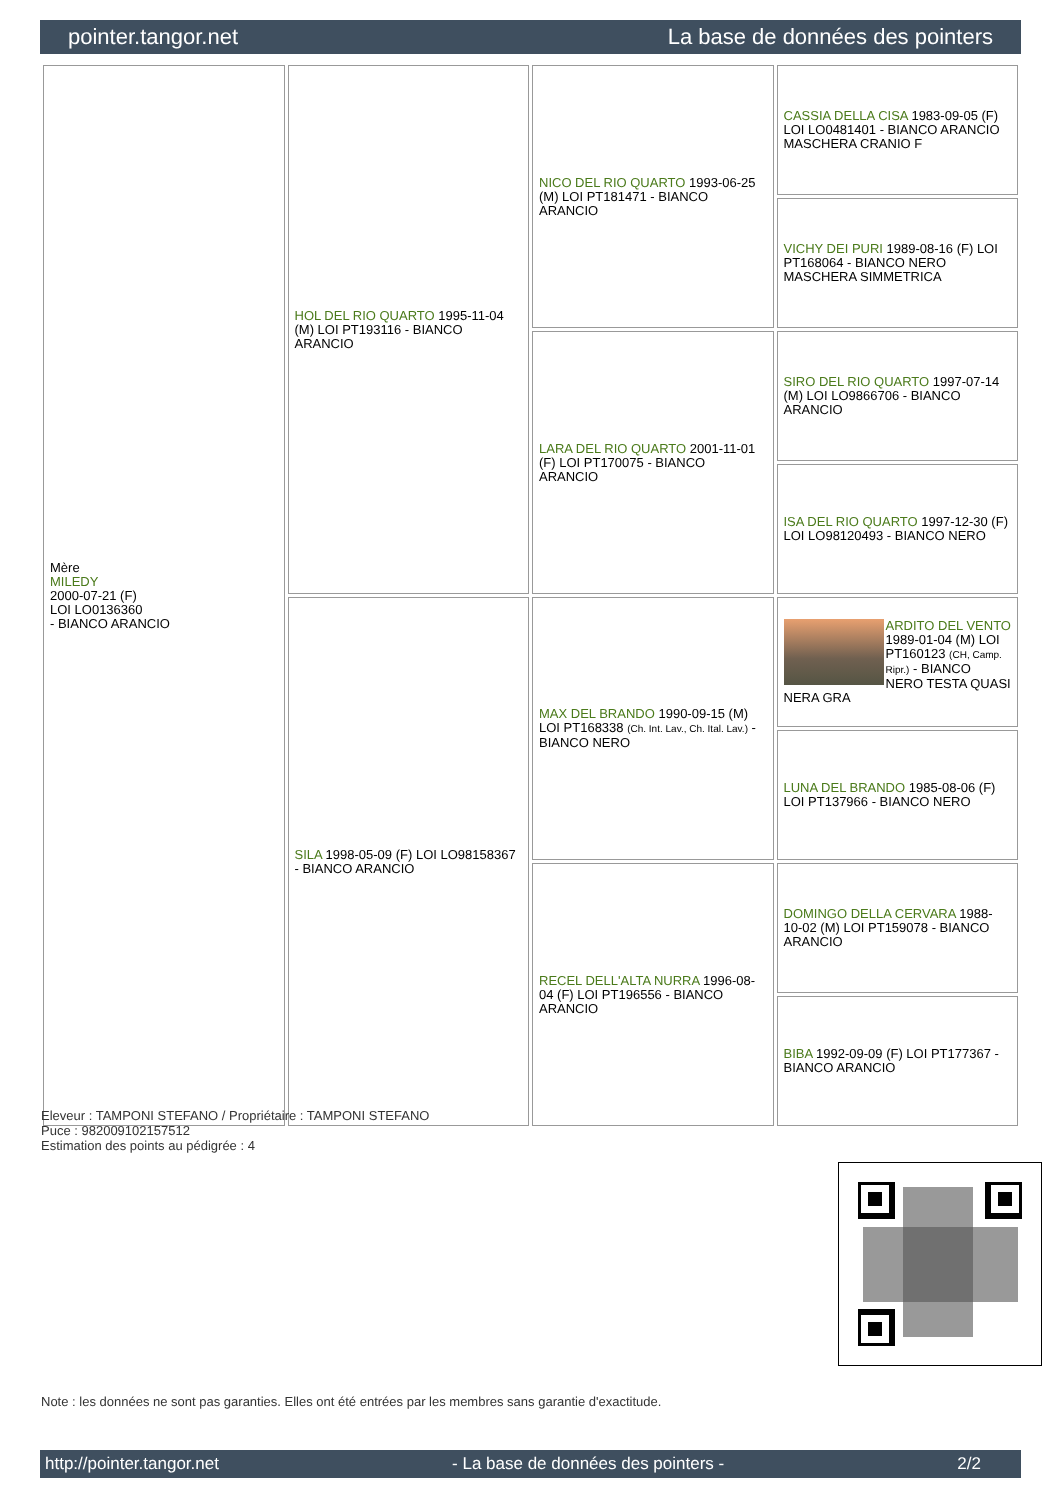pointer.tangor.net La base de données des pointers
| Mère MILEDY 2000-07-21 (F) LOI LO0136360 - BIANCO ARANCIO | HOL DEL RIO QUARTO 1995-11-04 (M) LOI PT193116 - BIANCO ARANCIO | NICO DEL RIO QUARTO 1993-06-25 (M) LOI PT181471 - BIANCO ARANCIO | CASSIA DELLA CISA 1983-09-05 (F) LOI LO0481401 - BIANCO ARANCIO MASCHERA CRANIO F |
| | | | VICHY DEI PURI 1989-08-16 (F) LOI PT168064 - BIANCO NERO MASCHERA SIMMETRICA |
| | | LARA DEL RIO QUARTO 2001-11-01 (F) LOI PT170075 - BIANCO ARANCIO | SIRO DEL RIO QUARTO 1997-07-14 (M) LOI LO9866706 - BIANCO ARANCIO |
| | | | ISA DEL RIO QUARTO 1997-12-30 (F) LOI LO98120493 - BIANCO NERO |
| | SILA 1998-05-09 (F) LOI LO98158367 - BIANCO ARANCIO | MAX DEL BRANDO 1990-09-15 (M) LOI PT168338 (Ch. Int. Lav., Ch. Ital. Lav.) - BIANCO NERO | ARDITO DEL VENTO 1989-01-04 (M) LOI PT160123 (CH, Camp. Ripr.) - BIANCO NERO TESTA QUASI NERA GRA |
| | | | LUNA DEL BRANDO 1985-08-06 (F) LOI PT137966 - BIANCO NERO |
| | | RECEL DELL'ALTA NURRA 1996-08-04 (F) LOI PT196556 - BIANCO ARANCIO | DOMINGO DELLA CERVARA 1988-10-02 (M) LOI PT159078 - BIANCO ARANCIO |
| | | | BIBA 1992-09-09 (F) LOI PT177367 - BIANCO ARANCIO |
Eleveur : TAMPONI STEFANO / Propriétaire : TAMPONI STEFANO
Puce : 982009102157512
Estimation des points au pédigrée : 4
Note : les données ne sont pas garanties. Elles ont été entrées par les membres sans garantie d'exactitude.
http://pointer.tangor.net - La base de données des pointers - 2/2